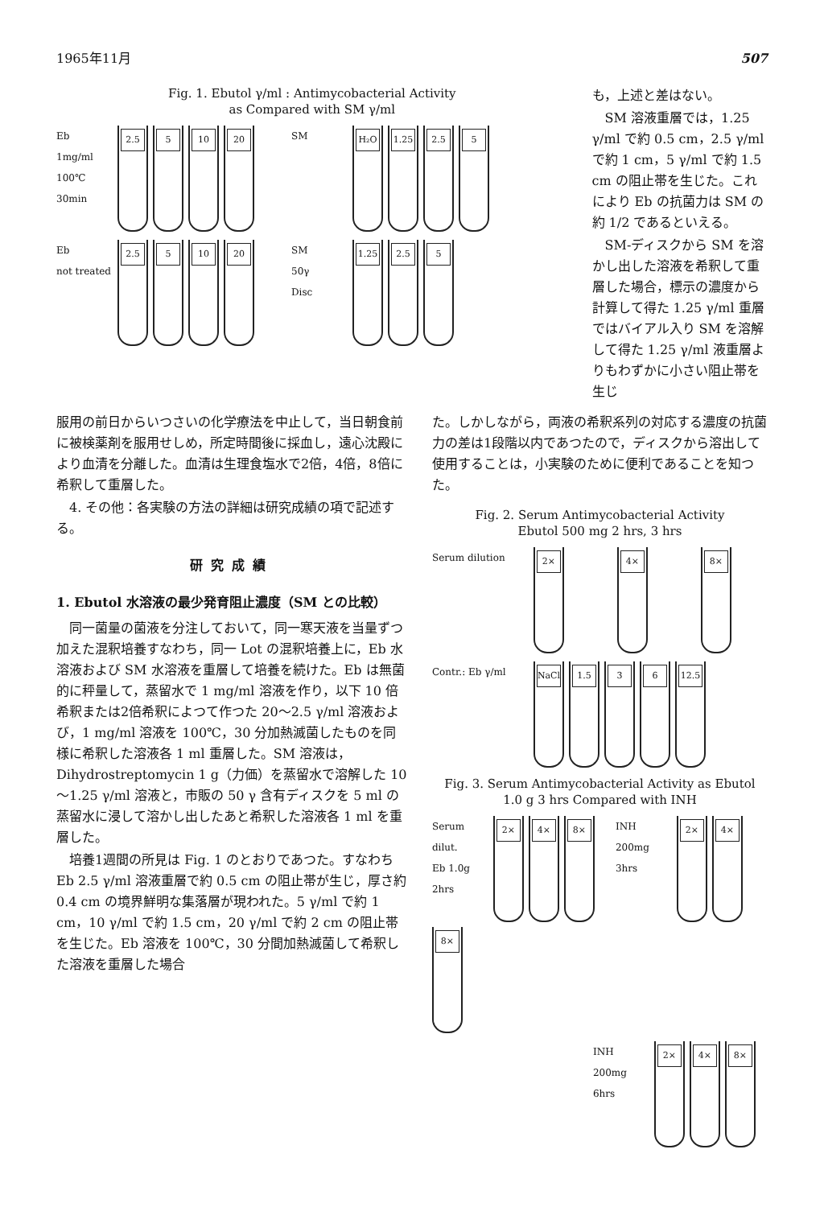1965年11月 507
Fig. 1. Ebutol γ/ml : Antimycobacterial Activity
as Compared with SM γ/ml
Eb
1mg/ml
100℃
30min
2.5
5
10
20
SM
H₂O
1.25
2.5
5
Eb
not treated
2.5
5
10
20
SM
50γ
Disc
1.25
2.5
5
も，上述と差はない。
SM 溶液重層では，1.25 γ/ml で約 0.5 cm，2.5 γ/ml で約 1 cm，5 γ/ml で約 1.5 cm の阻止帯を生じた。これにより Eb の抗菌力は SM の約 1/2 であるといえる。
SM-ディスクから SM を溶かし出した溶液を希釈して重層した場合，標示の濃度から計算して得た 1.25 γ/ml 重層ではバイアル入り SM を溶解して得た 1.25 γ/ml 液重層よりもわずかに小さい阻止帯を生じ
服用の前日からいつさいの化学療法を中止して，当日朝食前に被検薬剤を服用せしめ，所定時間後に採血し，遠心沈殿により血清を分離した。血清は生理食塩水で2倍，4倍，8倍に希釈して重層した。
4. その他：各実験の方法の詳細は研究成績の項で記述する。
研究成績
1. Ebutol 水溶液の最少発育阻止濃度（SM との比較）
同一菌量の菌液を分注しておいて，同一寒天液を当量ずつ加えた混釈培養すなわち，同一 Lot の混釈培養上に，Eb 水溶液および SM 水溶液を重層して培養を続けた。Eb は無菌的に秤量して，蒸留水で 1 mg/ml 溶液を作り，以下 10 倍希釈または2倍希釈によつて作つた 20～2.5 γ/ml 溶液および，1 mg/ml 溶液を 100℃，30 分加熱滅菌したものを同様に希釈した溶液各 1 ml 重層した。SM 溶液は，Dihydrostreptomycin 1 g（力価）を蒸留水で溶解した 10～1.25 γ/ml 溶液と，市販の 50 γ 含有ディスクを 5 ml の蒸留水に浸して溶かし出したあと希釈した溶液各 1 ml を重層した。
培養1週間の所見は Fig. 1 のとおりであつた。すなわち Eb 2.5 γ/ml 溶液重層で約 0.5 cm の阻止帯が生じ，厚さ約 0.4 cm の境界鮮明な集落層が現われた。5 γ/ml で約 1 cm，10 γ/ml で約 1.5 cm，20 γ/ml で約 2 cm の阻止帯を生じた。Eb 溶液を 100℃，30 分間加熱滅菌して希釈した溶液を重層した場合
た。しかしながら，両液の希釈系列の対応する濃度の抗菌力の差は1段階以内であつたので，ディスクから溶出して使用することは，小実験のために便利であることを知つた。
Fig. 2. Serum Antimycobacterial Activity
Ebutol 500 mg 2 hrs, 3 hrs
Serum dilution
2×
4×
8×
Contr.: Eb γ/ml
NaCl
1.5
3
6
12.5
Fig. 3. Serum Antimycobacterial Activity as Ebutol
1.0 g 3 hrs Compared with INH
Serum dilut.
Eb 1.0g
2hrs
2×
4×
8×
INH 200mg
3hrs
2×
4×
8×
INH 200mg
6hrs
2×
4×
8×